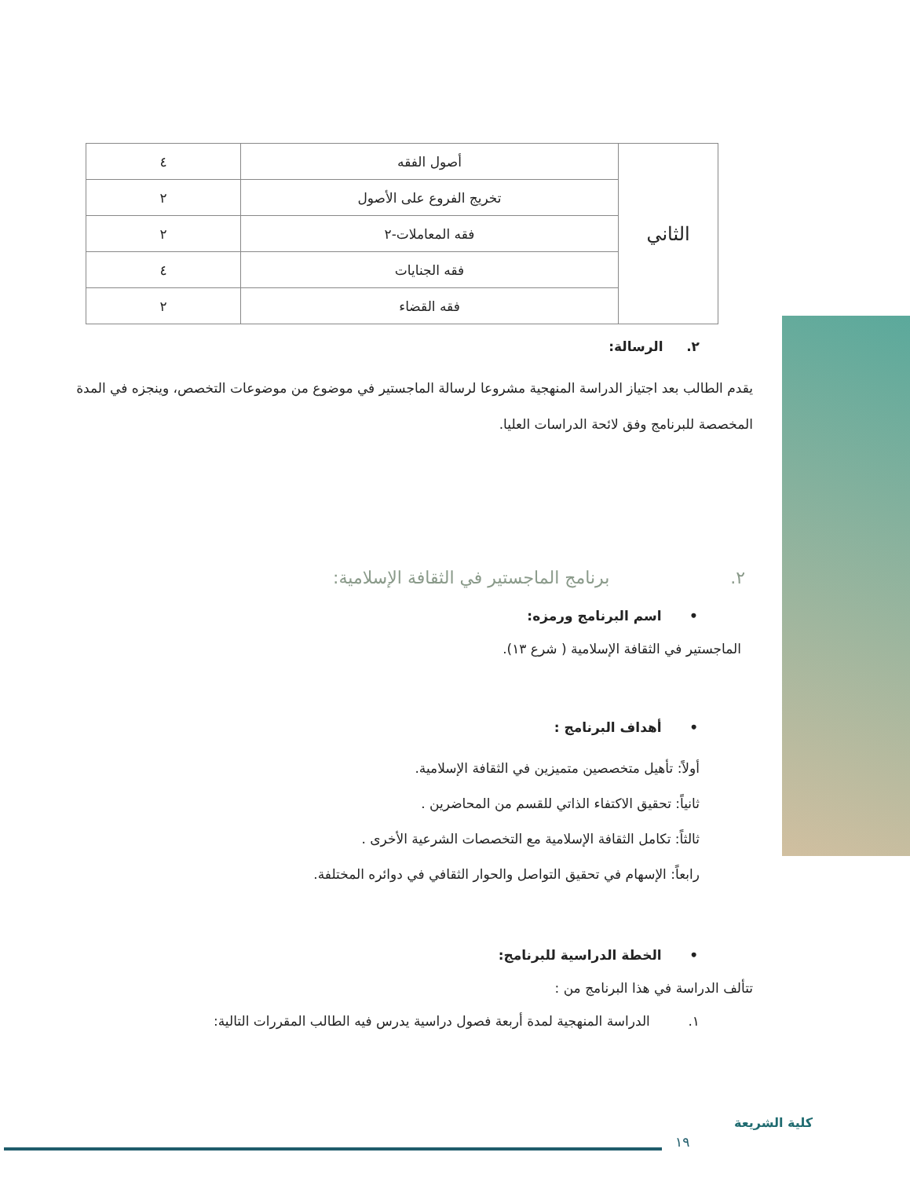| الثاني | أصول الفقه | ٤ |
| | تخريج الفروع على الأصول | ٢ |
| | فقه المعاملات-٢ | ٢ |
| | فقه الجنايات | ٤ |
| | فقه القضاء | ٢ |
٢. الرسالة:
يقدم الطالب بعد اجتياز الدراسة المنهجية مشروعا لرسالة الماجستير في موضوع من موضوعات التخصص، وينجزه في المدة المخصصة للبرنامج وفق لائحة الدراسات العليا.
٢. برنامج الماجستير في الثقافة الإسلامية:
• اسم البرنامج ورمزه:
الماجستير في الثقافة الإسلامية ( شرع ١٣).
• أهداف البرنامج :
أولاً: تأهيل متخصصين متميزين في الثقافة الإسلامية.
ثانياً: تحقيق الاكتفاء الذاتي للقسم من المحاضرين .
ثالثاً: تكامل الثقافة الإسلامية مع التخصصات الشرعية الأخرى .
رابعاً: الإسهام في تحقيق التواصل والحوار الثقافي في دوائره المختلفة.
• الخطة الدراسية للبرنامج:
تتألف الدراسة في هذا البرنامج من :
١. الدراسة المنهجية لمدة أربعة فصول دراسية يدرس فيه الطالب المقررات التالية:
١٩
كلية الشريعة